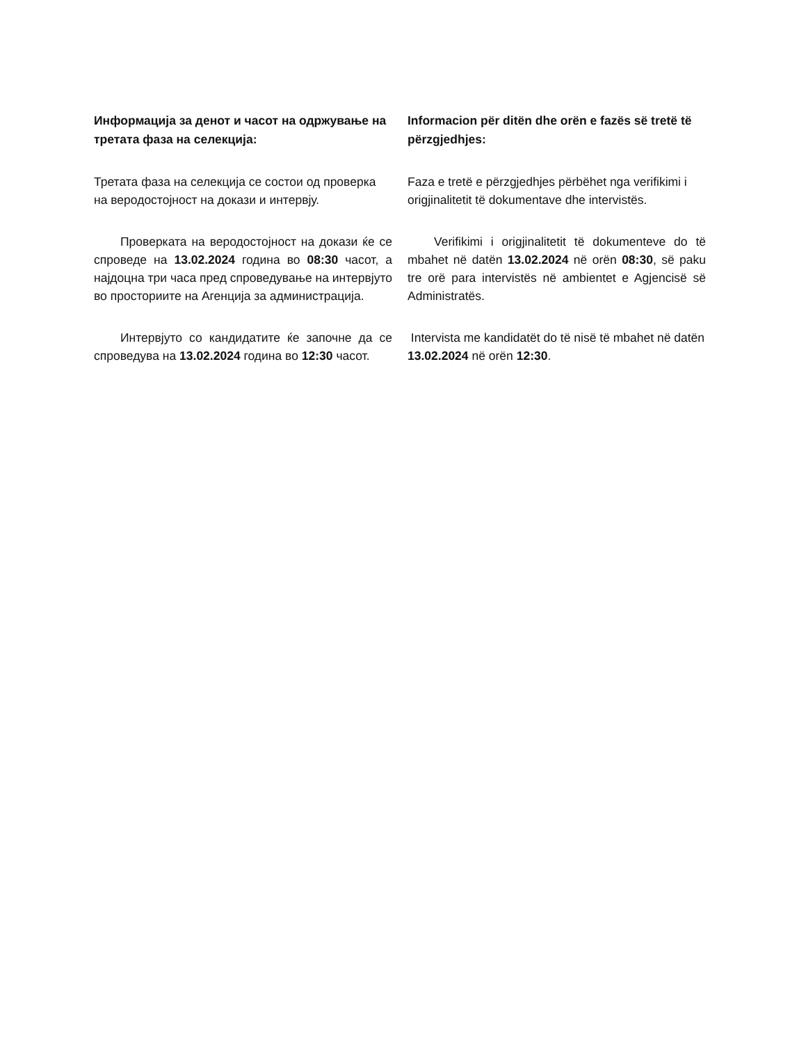Информацијa за денот и часот на одржување на третата фаза на селекција:
Третата фаза на селекција се состои од проверка на веродостојност на докази и интервју.
Проверката на веродостојност на докази ќе се спроведе на 13.02.2024 година во 08:30 часот, а најдоцна три часа пред спроведување на интервјуто во просториите на Агенција за администрација.
Интервјуто со кандидатите ќе започне да се спроведува на 13.02.2024 година во 12:30 часот.
Informacion për ditën dhe orën e fazës së tretë të përzgjedhjes:
Faza e tretë e përzgjedhjes përbëhet nga verifikimi i origjinalitetit të dokumentave dhe intervistës.
Verifikimi i origjinalitetit të dokumenteve do të mbahet në datën 13.02.2024 në orën 08:30, së paku tre orë para intervistës në ambientet e Agjencisë së Administratës.
Intervista me kandidatët do të nisë të mbahet në datën 13.02.2024 në orën 12:30.